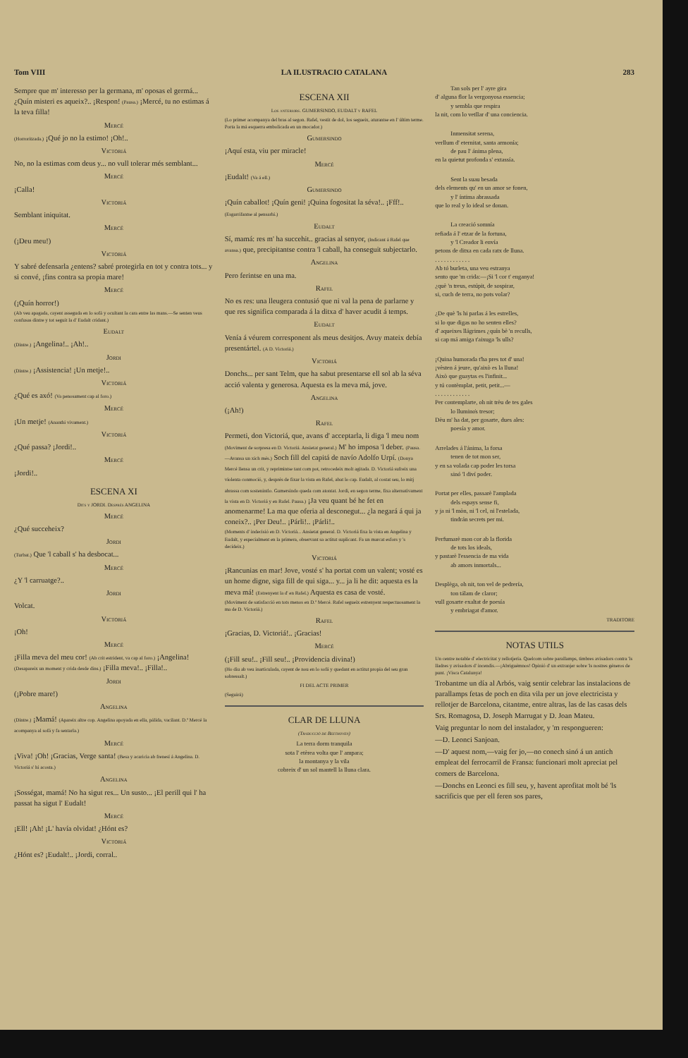Tom VIII LA ILUSTRACIO CATALANA 283
Sempre que m' interesso per la germana, m' oposas el germá... ¿Quín misteri es aqueix?.. ¡Respon! (Pausa.) ¡Mercé, tu no estimas á la teva filla!
Mercé
(Horroritzada.) ¡Qué jo no la estimo! ¡Oh!..
Victoriá
No, no la estimas com deus y... no vull tolerar més semblant...
Mercé
¡Calla!
Victoriá
Semblant iniquitat.
Mercé
(¡Deu meu!)
Victoriá
Y sabré defensarla ¿entens? sabré protegirla en tot y contra tots... y si convé, ¡fins contra sa propia mare!
Mercé
(¡Quín horror!)
(Ab veu apagada, cayent asseguda en lo sofá y ocultant la cara entre las mans.—Se senten veus confusas dintre y tot seguit la d' Eudalt cridant.)
Eudalt
(Dintre.) ¡Angelina!.. ¡Ah!..
Jordi
(Dintre.) ¡Assistencia! ¡Un metje!..
Victoriá
¿Qué es axó! (Va penosament cap al foro.)
Mercé
¡Un metje! (Ananthi vivament.)
Victoriá
¿Qué passa? ¡Jordi!..
Mercé
¡Jordi!..
ESCENA XI
Dits y JORDI. Després ANGELINA
Mercé
¿Qué succeheix?
Jordi
(Turbat.) Que 'l caball s' ha desbocat...
Mercé
¿Y 'l carruatge?..
Jordi
Volcat.
Victoriá
¡Oh!
Mercé
¡Filla meva del meu cor! (Ab crit estrident, va cap al foro.) ¡Angelina! (Desapareix un moment y crida desde dins.) ¡Filla meva!.. ¡Filla!..
Jordi
(¡Pobre mare!)
Angelina
(Dintre.) ¡Mamá! (Apareix altre cop. Angelina apoyada en ella, pálida, vacilant. D.ª Mercé la acompanya al sofá y fa sentarla.)
Mercé
¡Viva! ¡Oh! ¡Gracias, Verge santa! (Besa y acaricia ab frenesí á Angelina. D. Victoriá s' hi acosta.)
Angelina
¡Sosségat, mamá! No ha sigut res... Un susto... ¡El perill qui l' ha passat ha sigut l' Eudalt!
Mercé
¡Ell! ¡Ah! ¡L' havía olvidat! ¿Hónt es?
Victoriá
¿Hónt es? ¡Eudalt!.. ¡Jordi, corral..
ESCENA XII
Los anteriors. GUMERSINDO, EUDALT y RAFEL
(Lo primer acompanya del bras al segon. Rafel, vestit de dol, los segueix, aturantse en l' últim terme. Porta la má esquerra embolicada en un mocador.)
Gumersindo
¡Aquí esta, viu per miracle!
Mercé
¡Eudalt! (Va á ell.)
Gumersindo
¡Quín caballot! ¡Quín geni! ¡Quina fogositat la séva!.. ¡Fff!.. (Esgarrifantse al pensarhi.)
Eudalt
Sí, mamá: res m' ha succehit.. gracias al senyor, (Indicant á Rafel que avansa.) que, precipitantse contra 'l caball, ha conseguit subjectarlo.
Angelina
Pero ferintse en una ma.
Rafel
No es res: una lleugera contusió que ni val la pena de parlarne y que res significa comparada á la ditxa d' haver acudit á temps.
Eudalt
Venía á véurem corresponent als meus desitjos. Avuy mateix debía presentártel. (A D. Victoriá.)
Victoriá
Donchs... per sant Telm, que ha sabut presentarse ell sol ab la séva acció valenta y generosa. Aquesta es la meva má, jove.
Angelina
(¡Ah!)
Rafel
Permeti, don Victoriá, que, avans d' acceptarla, li diga 'l meu nom (Moviment de sorpresa en D. Victoriá. Ansietat general.) M' ho imposa 'l deber. (Pausa.—Avansa un xich més.) Soch fill del capitá de navío Adolfo Urpí. (Donya Mercé llensa un crit, y reprimintse tant com pot, retrocedeix molt agitada. D. Victoriá sufreix una violenta conmoció, y, després de fixar la vista en Rafel, abat lo cap. Eudalt, al costat seu, lo mitj abrassa com sostenintlo. Gumersindo queda com atontat. Jordi, en segon terme, fixa alternativament la vista en D. Victoriá y en Rafel. Pausa.) ¡Ja veu quant bé he fet en anomenarme! La ma que oferia al desconegut... ¿la negará á qui ja coneix?.. ¡Per Deu!.. ¡Párli!.. ¡Párli!..
(Moments d' indecisió en D. Victoriá... Ansietat general. D. Victoriá fixa la vista en Angelina y Eudalt, y especialment en la primera, observant sa actitut suplicant. Fa un marcat esfors y 's decideix.)
Victoriá
¡Rancunias en mar! Jove, vosté s' ha portat com un valent; vosté es un home digne, siga fill de qui siga... y... ja li he dit: aquesta es la meva má! (Estrenyent la d' en Rafel.) Aquesta es casa de vosté.
(Moviment de satisfacció en tots menos en D.ª Mercé. Rafel segueix estrenyent respectuosament la ma de D. Victoriá.)
Rafel
¡Gracias, D. Victoriá!.. ¡Gracias!
Mercé
(¡Fill seu!.. ¡Fill seu!.. ¡Providencia divina!)
(Ho diu ab veu inarticulada, cayent de nou en lo sofá y quedant en actitut propia del seu gran sobressalt.)
FI DEL ACTE PRIMER
(Seguirá)
CLAR DE LLUNA
(Traducció de Beethoven)
La terra dorm tranquila
sota l' etèrea volta que l' ampara;
la montanya y la vila
cobreix d' un sol mantell la lluna clara.
Tan sols per l' ayre gira
d' alguna flor la vergonyosa essencia;
y sembla que respira
la nit, com lo vetllar d' una conciencia.
Inmensitat serena,
verllum d' eternitat, santa armonía;
de pau l' ánima plena,
en la quietut profonda s' extassía.
Sent la suau besada
dels elements qu' en un amor se fonen,
y l' íntima abrassada
que lo real y lo ideal se donan.
La creació somnía
refiada á l' etzar de la fortuna,
y 'l Creador li envía
petons de ditxa en cada ratx de lluna.
. . . . . . . . . . . .
Ab tó burleta, una veu estranya
sento que 'm crida:—¡Si 'l cor t' enganya!
¿què 'n treus, estúpit, de sospirar,
si, cuch de terra, no pots volar?
¿De què 'ls hi parlas á les estrelles,
si lo que digas no ho senten elles?
d' aqueixes llágrimes ¿quín bè 'n reculls,
si cap má amiga t'aixuga 'ls ulls?
¡Quina humorada t'ha pres tot d' una!
¡vèsten á jeure, qu'això es la lluna!
Això que guaytas es l'infinit...
y tú contèmplat, petit, petit...—
. . . . . . . . . . . .
Per contemplarte, oh nit trèu de tes gales
lo llumino̍s tresor;
Dèu m' ha dat, per gosarte, dues ales:
poesía y amor.
Arrelades á l'ánima, la forsa
tenen de tot mon ser,
y en sa volada cap poder les torsa
sinó 'l diví poder.
Portat per elles, passarè l'amplada
dels espays sense fi,
y ja ni 'l mòn, ni 'l cel, ni l'estelada,
tindrán secrets per mi.
Perfumarè mon cor ab la florida
de tots los ideals,
y pastarè l'essencia de ma vida
ab amors inmortals...
Desplèga, oh nit, ton vel de pedrería,
ton tálam de claror;
vull gosarte exaltat de poesía
y embriagat d'amor.
TRADITORE
NOTAS UTILS
Un centre notable d' electricitat y rellotjería. Quelcom sobre parallamps, timbres avisadors contra 'ls lladres y avisadors d' incendis.—¡Abriguémnos! Opinió d' un extranjer sobre 'ls nostres géneros de punt. ¡Visca Catalunya!
Trobantme un día al Arbós, vaig sentir celebrar las instalacions de parallamps fetas de poch en dita vila per un jove electricista y rellotjer de Barcelona, citantme, entre altras, las de las casas dels Srs. Romagosa, D. Joseph Marrugat y D. Joan Mateu.
Vaig preguntar lo nom del instalador, y 'm respongueren:
—D. Leonci Sanjoan.
—D' aquest nom,—vaig fer jo,—no conech sinó á un antich empleat del ferrocarril de Fransa: funcionari molt apreciat pel comers de Barcelona.
—Donchs en Leonci es fill seu, y, havent aprofitat molt bé 'ls sacrificis que per ell feren sos pares,